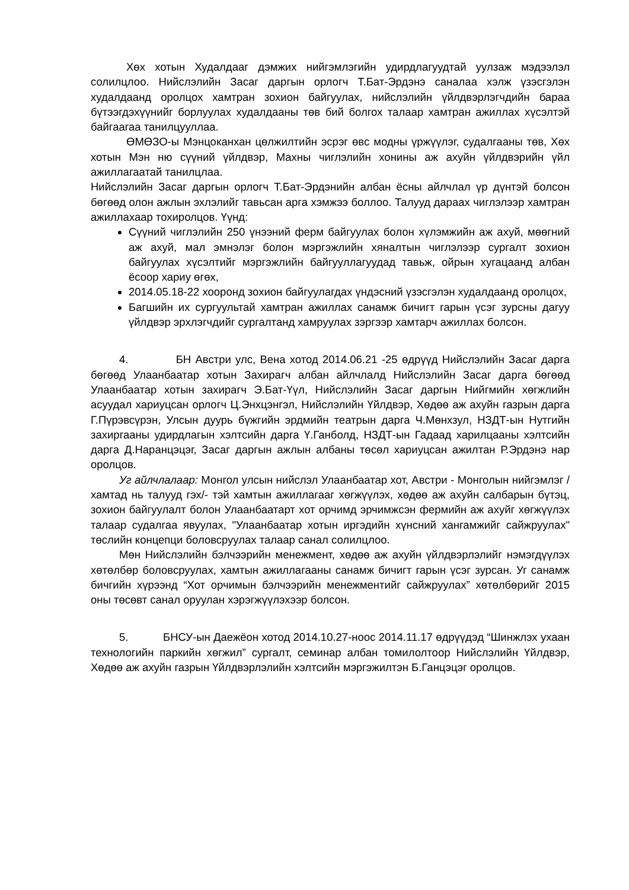Хөх хотын Худалдааг дэмжих нийгэмлэгийн удирдлагуудтай уулзаж мэдээлэл солилцлоо. Нийслэлийн Засаг даргын орлогч Т.Бат-Эрдэнэ саналаа хэлж үзэсгэлэн худалдаанд оролцох хамтран зохион байгуулах, нийслэлийн үйлдвэрлэгчдийн бараа бүтээгдэхүүнийг борлуулах худалдааны төв бий болгох талаар хамтран ажиллах хүсэлтэй байгаагаа танилцууллаа.
ӨМӨЗО-ы Мэнцоканхан цөлжилтийн эсрэг өвс модны үржүүлэг, судалгааны төв, Хөх хотын Мэн ню сүүний үйлдвэр, Махны чиглэлийн хонины аж ахуйн үйлдвэрийн үйл ажиллагаатай танилцлаа.
Нийслэлийн Засаг даргын орлогч Т.Бат-Эрдэнийн албан ёсны айлчлал үр дүнтэй болсон бөгөөд олон ажлын эхлэлийг тавьсан арга хэмжээ боллоо. Талууд дараах чиглэлээр хамтран ажиллахаар тохиролцов. Үүнд:
Сүүний чиглэлийн 250 үнээний ферм байгуулах болон хүлэмжийн аж ахуй, мөөгний аж ахуй, мал эмнэлэг болон мэргэжлийн хяналтын чиглэлээр сургалт зохион байгуулах хүсэлтийг мэргэжлийн байгууллагуудад тавьж, ойрын хугацаанд албан ёсоор хариу өгөх,
2014.05.18-22 хооронд зохион байгуулагдах үндэсний үзэсгэлэн худалдаанд оролцох,
Багшийн их сургуультай хамтран ажиллах санамж бичигт гарын үсэг зурсны дагуу үйлдвэр эрхлэгчдийг сургалтанд хамруулах зэргээр хамтарч ажиллах болсон.
4. БН Австри улс, Вена хотод 2014.06.21 -25 өдрүүд Нийслэлийн Засаг дарга бөгөөд Улаанбаатар хотын Захирагч албан айлчлалд Нийслэлийн Засаг дарга бөгөөд Улаанбаатар хотын захирагч Э.Бат-Үүл, Нийслэлийн Засаг даргын Нийгмийн хөгжлийн асуудал хариуцсан орлогч Ц.Энхцэнгэл, Нийслэлийн Үйлдвэр, Хөдөө аж ахуйн газрын дарга Г.Пүрэвсүрэн, Улсын дуурь бүжгийн эрдмийн театрын дарга Ч.Мөнхзул, НЗДТ-ын Нутгийн захиргааны удирдлагын хэлтсийн дарга Ү.Ганболд, НЗДТ-ын Гадаад харилцааны хэлтсийн дарга Д.Наранцэцэг, Засаг даргын ажлын албаны төсөл хариуцсан ажилтан Р.Эрдэнэ нар оролцов.
Уг айлчлалаар: Монгол улсын нийслэл Улаанбаатар хот, Австри - Монголын нийгэмлэг /хамтад нь талууд гэх/- тэй хамтын ажиллагааг хөгжүүлэх, хөдөө аж ахуйн салбарын бүтэц, зохион байгуулалт болон Улаанбаатарт хот орчимд эрчимжсэн фермийн аж ахуйг хөгжүүлэх талаар судалгаа явуулах, "Улаанбаатар хотын иргэдийн хүнсний хангамжийг сайжруулах" төслийн концепци боловсруулах талаар санал солилцлоо.
Мөн Нийслэлийн бэлчээрийн менежмент, хөдөө аж ахуйн үйлдвэрлэлийг нэмэгдүүлэх хөтөлбөр боловсруулах, хамтын ажиллагааны санамж бичигт гарын үсэг зурсан. Уг санамж бичгийн хүрээнд “Хот орчимын бэлчээрийн менежментийг сайжруулах” хөтөлбөрийг 2015 оны төсөвт санал оруулан хэрэгжүүлэхээр болсон.
5. БНСУ-ын Даежёон хотод 2014.10.27-ноос 2014.11.17 өдрүүдэд “Шинжлэх ухаан технологийн паркийн хөгжил” сургалт, семинар албан томилолтоор Нийслэлийн Үйлдвэр, Хөдөө аж ахуйн газрын Үйлдвэрлэлийн хэлтсийн мэргэжилтэн Б.Ганцэцэг оролцов.